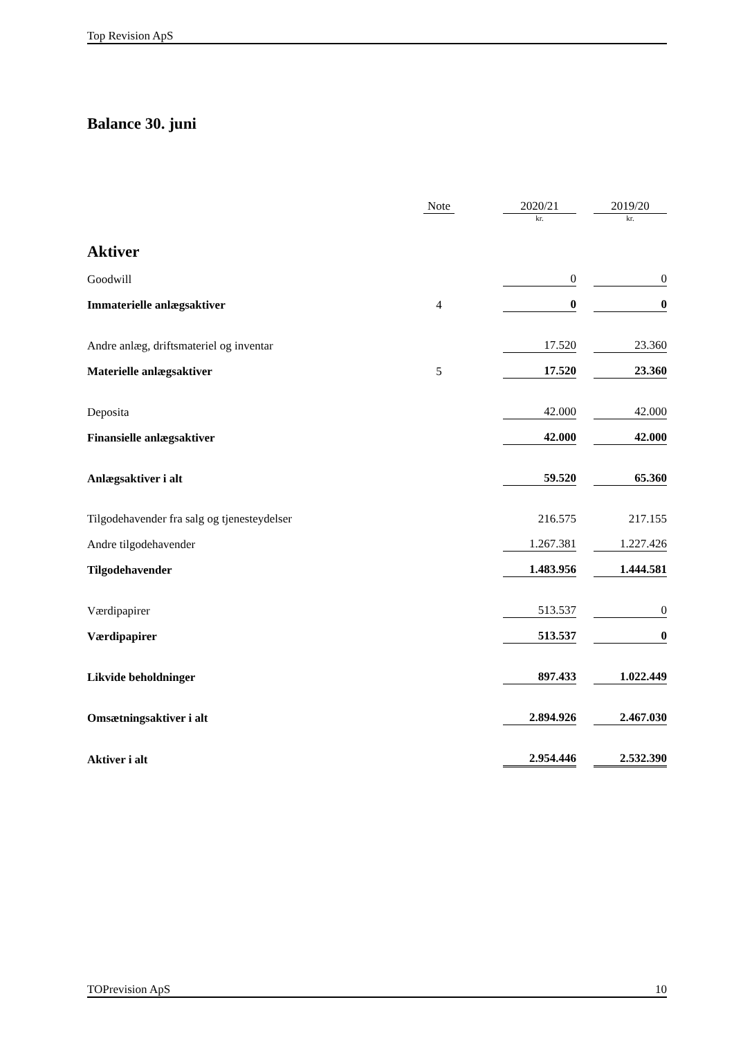Top Revision ApS
Balance 30. juni
| | Note | | 2020/21 | | 2019/20 |
| | | | kr. | | kr. |
| Aktiver | | | | | |
| Goodwill | | | 0 | | 0 |
| Immaterielle anlægsaktiver | 4 | | 0 | | 0 |
| Andre anlæg, driftsmateriel og inventar | | | 17.520 | | 23.360 |
| Materielle anlægsaktiver | 5 | | 17.520 | | 23.360 |
| Deposita | | | 42.000 | | 42.000 |
| Finansielle anlægsaktiver | | | 42.000 | | 42.000 |
| Anlægsaktiver i alt | | | 59.520 | | 65.360 |
| Tilgodehavender fra salg og tjenesteydelser | | | 216.575 | | 217.155 |
| Andre tilgodehavender | | | 1.267.381 | | 1.227.426 |
| Tilgodehavender | | | 1.483.956 | | 1.444.581 |
| Værdipapirer | | | 513.537 | | 0 |
| Værdipapirer | | | 513.537 | | 0 |
| Likvide beholdninger | | | 897.433 | | 1.022.449 |
| Omsætningsaktiver i alt | | | 2.894.926 | | 2.467.030 |
| Aktiver i alt | | | 2.954.446 | | 2.532.390 |
TOPrevision ApS 10